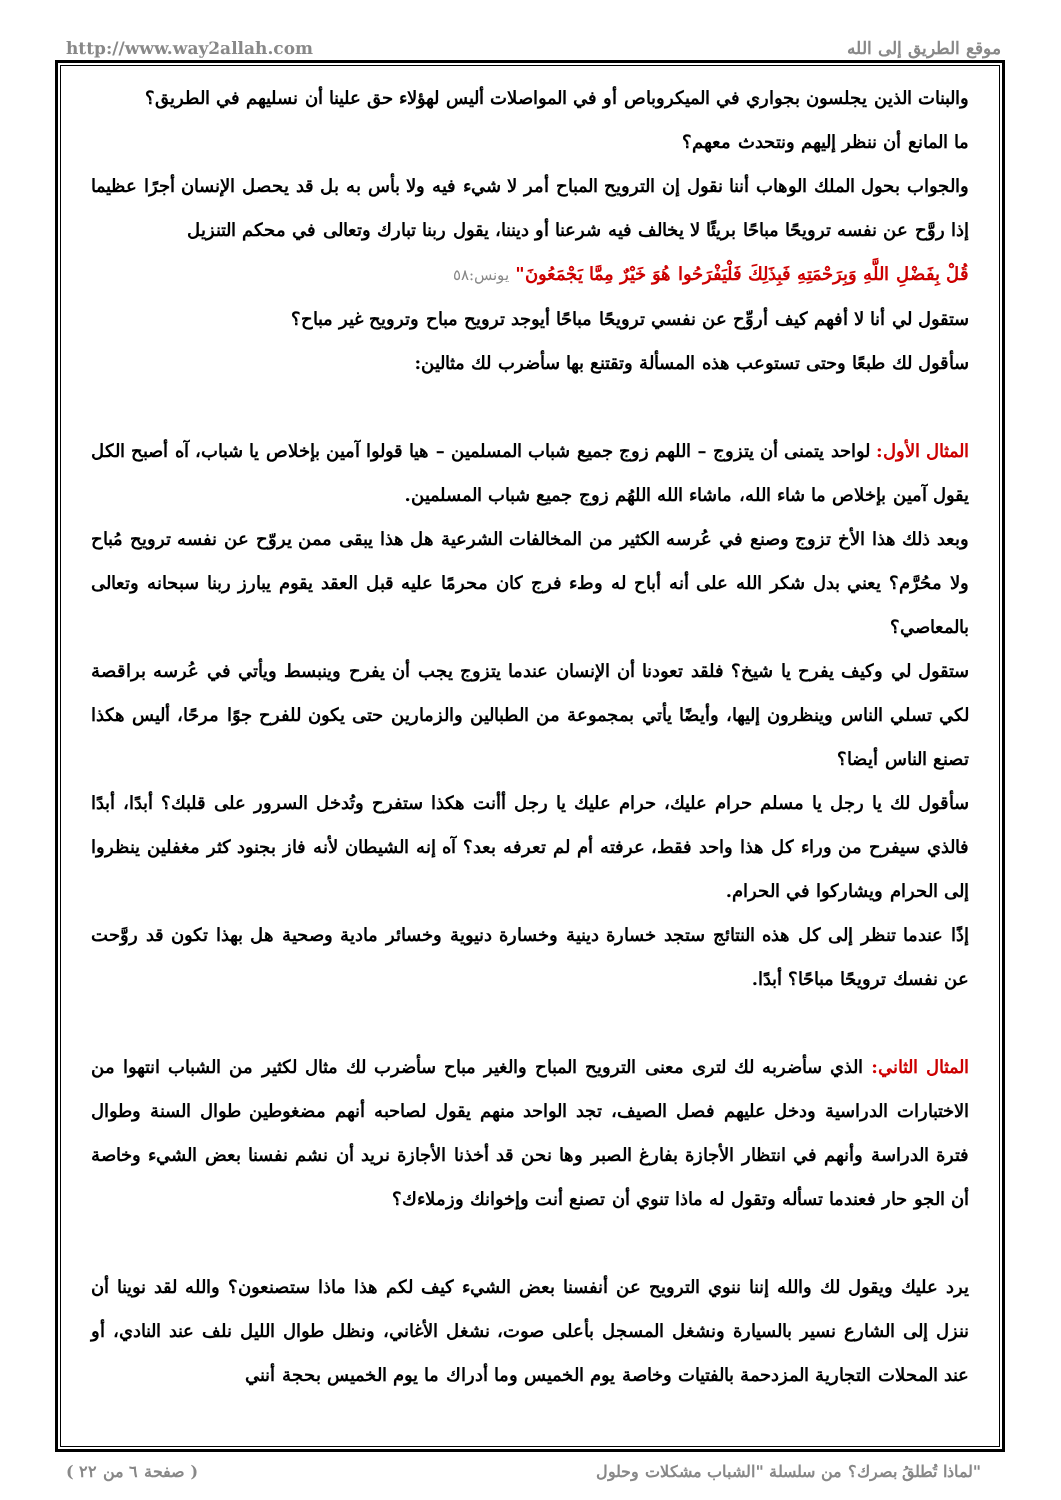http://www.way2allah.com موقع الطريق إلى الله
والبنات الذين يجلسون بجواري في الميكروباص أو في المواصلات أليس لهؤلاء حق علينا أن نسليهم في الطريق؟
ما المانع أن ننظر إليهم ونتحدث معهم؟
والجواب بحول الملك الوهاب أننا نقول إن الترويح المباح أمر لا شيء فيه ولا بأس به بل قد يحصل الإنسان أجرًا عظيما إذا روَّح عن نفسه ترويحًا مباحًا بريئًا لا يخالف فيه شرعنا أو ديننا، يقول ربنا تبارك وتعالى في محكم التنزيل
قُلْ بِفَضْلِ اللَّهِ وَبِرَحْمَتِهِ فَبِذَلِكَ فَلْيَفْرَحُوا هُوَ خَيْرٌ مِمَّا يَجْمَعُونَ" يونس:٥٨
ستقول لي أنا لا أفهم كيف أروِّح عن نفسي ترويحًا مباحًا أيوجد ترويح مباح وترويح غير مباح؟
سأقول لك طبعًا وحتى تستوعب هذه المسألة وتقتنع بها سأضرب لك مثالين:
المثال الأول: لواحد يتمنى أن يتزوج – اللهم زوج جميع شباب المسلمين – هيا قولوا آمين بإخلاص يا شباب، آه أصبح الكل يقول آمين بإخلاص ما شاء الله، ماشاء الله اللهُم زوج جميع شباب المسلمين.
وبعد ذلك هذا الأخ تزوج وصنع في عُرسه الكثير من المخالفات الشرعية هل هذا يبقى ممن يروّح عن نفسه ترويح مُباح ولا محُرَّم؟ يعني بدل شكر الله على أنه أباح له وطء فرج كان محرمًا عليه قبل العقد يقوم يبارز ربنا سبحانه وتعالى بالمعاصي؟
ستقول لي وكيف يفرح يا شيخ؟ فلقد تعودنا أن الإنسان عندما يتزوج يجب أن يفرح وينبسط ويأتي في عُرسه براقصة لكي تسلي الناس وينظرون إليها، وأيضًا يأتي بمجموعة من الطبالين والزمارين حتى يكون للفرح جوًا مرحًا، أليس هكذا تصنع الناس أيضا؟
سأقول لك يا رجل يا مسلم حرام عليك، حرام عليك يا رجل أأنت هكذا ستفرح وتُدخل السرور على قلبك؟ أبدًا، أبدًا فالذي سيفرح من وراء كل هذا واحد فقط، عرفته أم لم تعرفه بعد؟ آه إنه الشيطان لأنه فاز بجنود كثر مغفلين ينظروا إلى الحرام ويشاركوا في الحرام.
إذًا عندما تنظر إلى كل هذه النتائج ستجد خسارة دينية وخسارة دنيوية وخسائر مادية وصحية هل بهذا تكون قد روَّحت عن نفسك ترويحًا مباحًا؟ أبدًا.
المثال الثاني: الذي سأضربه لك لترى معنى الترويح المباح والغير مباح سأضرب لك مثال لكثير من الشباب انتهوا من الاختبارات الدراسية ودخل عليهم فصل الصيف، تجد الواحد منهم يقول لصاحبه أنهم مضغوطين طوال السنة وطوال فترة الدراسة وأنهم في انتظار الأجازة بفارغ الصبر وها نحن قد أخذنا الأجازة نريد أن نشم نفسنا بعض الشيء وخاصة أن الجو حار فعندما تسأله وتقول له ماذا تنوي أن تصنع أنت وإخوانك وزملاءك؟
يرد عليك ويقول لك والله إننا ننوي الترويح عن أنفسنا بعض الشيء كيف لكم هذا ماذا ستصنعون؟ والله لقد نوينا أن ننزل إلى الشارع نسير بالسيارة ونشغل المسجل بأعلى صوت، نشغل الأغاني، ونظل طوال الليل نلف عند النادي، أو عند المحلات التجارية المزدحمة بالفتيات وخاصة يوم الخميس وما أدراك ما يوم الخميس بحجة أنني
( صفحة ٦ من ٢٢ ) لماذا تُطلقُ بصرك؟ من سلسلة "الشباب مشكلات وحلول"